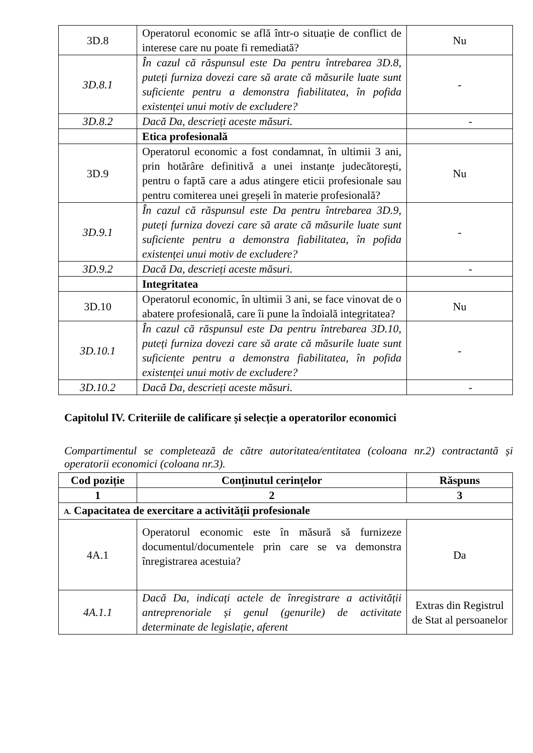| 3D.8 | Operatorul economic se află într-o situație de conflict de interese care nu poate fi remediată? | Nu |
| 3D.8.1 | În cazul că răspunsul este Da pentru întrebarea 3D.8, puteți furniza dovezi care să arate că măsurile luate sunt suficiente pentru a demonstra fiabilitatea, în pofida existenței unui motiv de excludere? | - |
| 3D.8.2 | Dacă Da, descrieți aceste măsuri. | - |
| | Etica profesională | |
| 3D.9 | Operatorul economic a fost condamnat, în ultimii 3 ani, prin hotărâre definitivă a unei instanțe judecătorești, pentru o faptă care a adus atingere eticii profesionale sau pentru comiterea unei greșeli în materie profesională? | Nu |
| 3D.9.1 | În cazul că răspunsul este Da pentru întrebarea 3D.9, puteți furniza dovezi care să arate că măsurile luate sunt suficiente pentru a demonstra fiabilitatea, în pofida existenței unui motiv de excludere? | - |
| 3D.9.2 | Dacă Da, descrieți aceste măsuri. | - |
| | Integritatea | |
| 3D.10 | Operatorul economic, în ultimii 3 ani, se face vinovat de o abatere profesională, care îi pune la îndoială integritatea? | Nu |
| 3D.10.1 | În cazul că răspunsul este Da pentru întrebarea 3D.10, puteți furniza dovezi care să arate că măsurile luate sunt suficiente pentru a demonstra fiabilitatea, în pofida existenței unui motiv de excludere? | - |
| 3D.10.2 | Dacă Da, descrieți aceste măsuri. | - |
Capitolul IV. Criteriile de calificare și selecție a operatorilor economici
Compartimentul se completează de către autoritatea/entitatea (coloana nr.2) contractantă și operatorii economici (coloana nr.3).
| Cod poziție | Conținutul cerințelor | Răspuns |
| --- | --- | --- |
| 1 | 2 | 3 |
| A. Capacitatea de exercitare a activității profesionale | | |
| 4A.1 | Operatorul economic este în măsură să furnizeze documentul/documentele prin care se va demonstra înregistrarea acestuia? | Da |
| 4A.1.1 | Dacă Da, indicați actele de înregistrare a activității antreprenoriale și genul (genurile) de activitate determinate de legislație, aferent | Extras din Registrul de Stat al persoanelor |